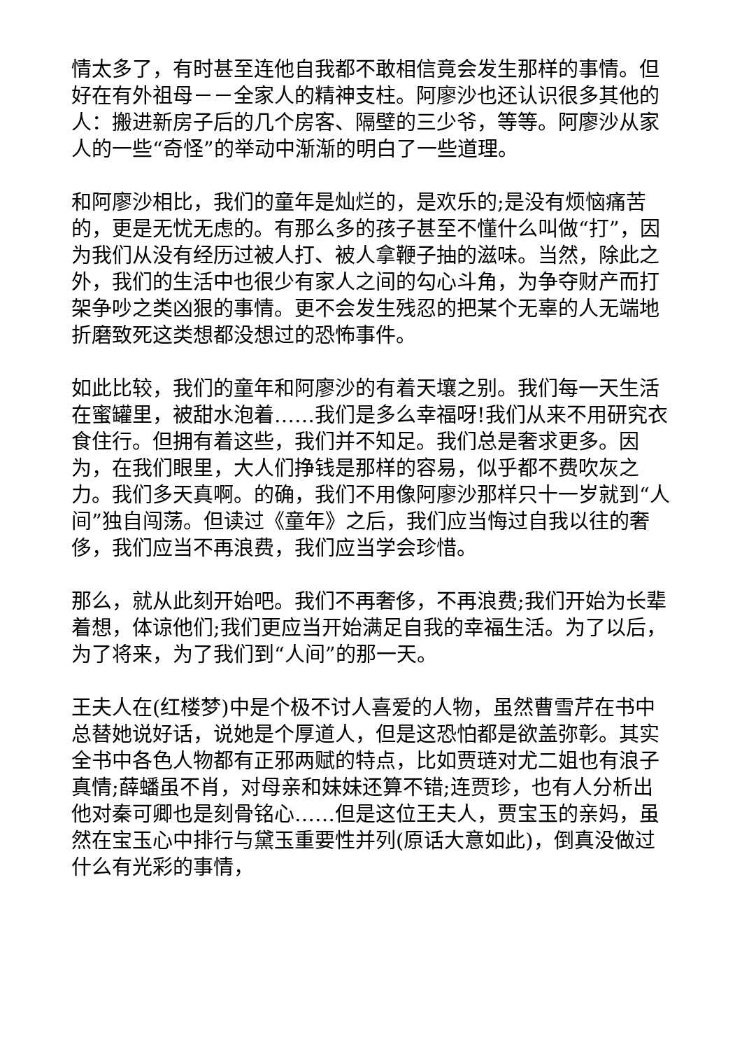情太多了，有时甚至连他自我都不敢相信竟会发生那样的事情。但好在有外祖母－－全家人的精神支柱。阿廖沙也还认识很多其他的人：搬进新房子后的几个房客、隔壁的三少爷，等等。阿廖沙从家人的一些“奇怪”的举动中渐渐的明白了一些道理。
和阿廖沙相比，我们的童年是灿烂的，是欢乐的;是没有烦恼痛苦的，更是无忧无虑的。有那么多的孩子甚至不懂什么叫做“打”，因为我们从没有经历过被人打、被人拿鞭子抽的滋味。当然，除此之外，我们的生活中也很少有家人之间的勾心斗角，为争夺财产而打架争吵之类凶狠的事情。更不会发生残忍的把某个无辜的人无端地折磨致死这类想都没想过的恐怖事件。
如此比较，我们的童年和阿廖沙的有着天壤之别。我们每一天生活在蜜罐里，被甜水泡着……我们是多么幸福呀!我们从来不用研究衣食住行。但拥有着这些，我们并不知足。我们总是奢求更多。因为，在我们眼里，大人们挣钱是那样的容易，似乎都不费吹灰之力。我们多天真啊。的确，我们不用像阿廖沙那样只十一岁就到“人间”独自闯荡。但读过《童年》之后，我们应当悔过自我以往的奢侈，我们应当不再浪费，我们应当学会珍惜。
那么，就从此刻开始吧。我们不再奢侈，不再浪费;我们开始为长辈着想，体谅他们;我们更应当开始满足自我的幸福生活。为了以后，为了将来，为了我们到“人间”的那一天。
王夫人在(红楼梦)中是个极不讨人喜爱的人物，虽然曹雪芹在书中总替她说好话，说她是个厚道人，但是这恐怕都是欲盖弥彰。其实全书中各色人物都有正邪两赋的特点，比如贾琏对尤二姐也有浪子真情;薛蟠虽不肖，对母亲和妹妹还算不错;连贾珍，也有人分析出他对秦可卿也是刻骨铭心……但是这位王夫人，贾宝玉的亲妈，虽然在宝玉心中排行与黛玉重要性并列(原话大意如此)，倒真没做过什么有光彩的事情，